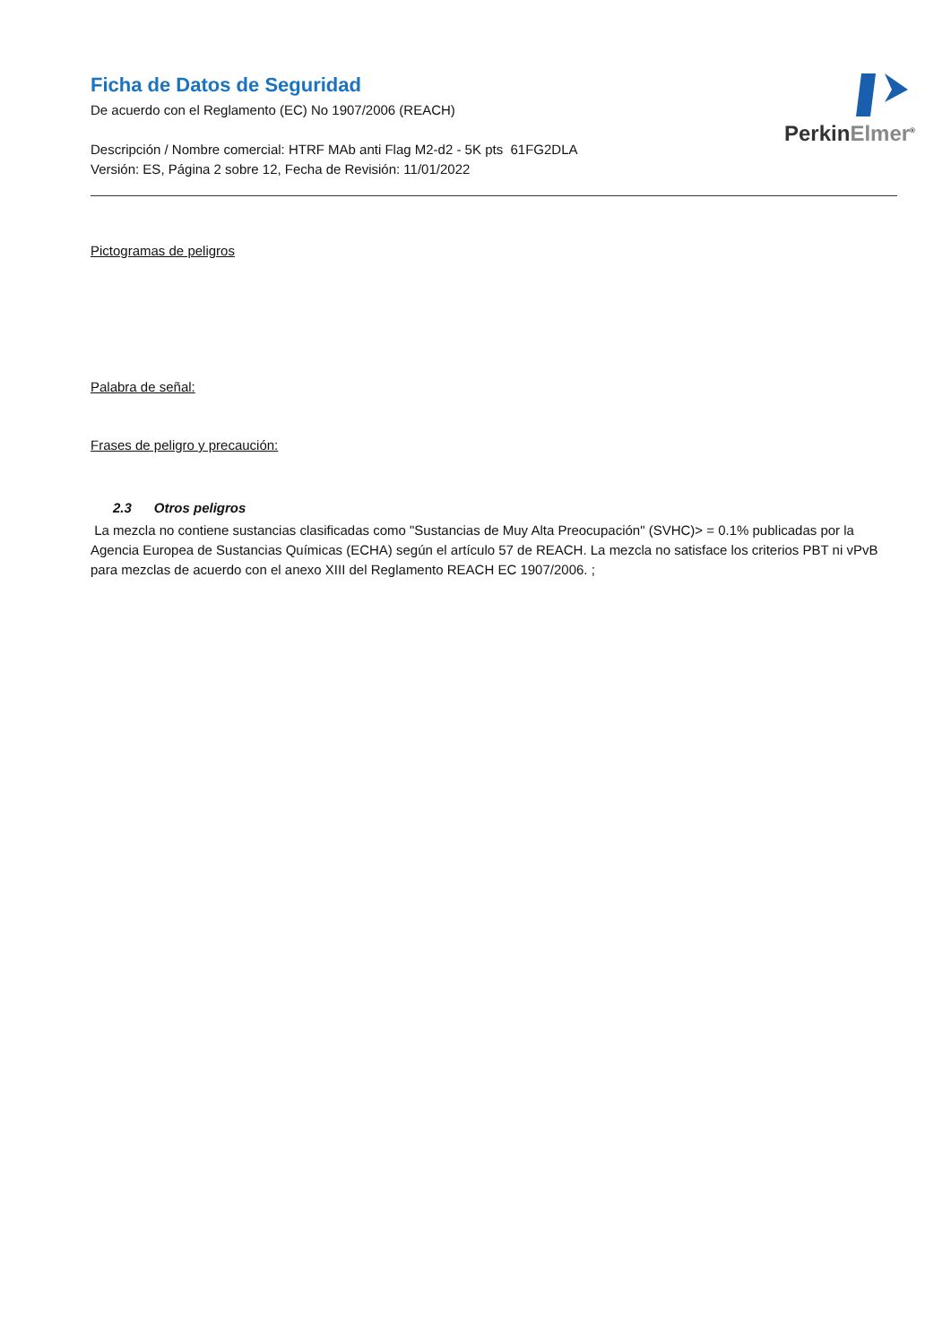PerkinElmer<sup>®</sup>
Ficha de Datos de Seguridad
De acuerdo con el Reglamento (EC) No 1907/2006 (REACH)
Descripción / Nombre comercial: HTRF MAb anti Flag M2-d2 - 5K pts 61FG2DLA
Versión: ES, Página 2 sobre 12, Fecha de Revisión: 11/01/2022
Pictogramas de peligros
Palabra de señal:
Frases de peligro y precaución:
2.3 Otros peligros
La mezcla no contiene sustancias clasificadas como "Sustancias de Muy Alta Preocupación" (SVHC)> = 0.1% publicadas por la Agencia Europea de Sustancias Químicas (ECHA) según el artículo 57 de REACH. La mezcla no satisface los criterios PBT ni vPvB para mezclas de acuerdo con el anexo XIII del Reglamento REACH EC 1907/2006. ;